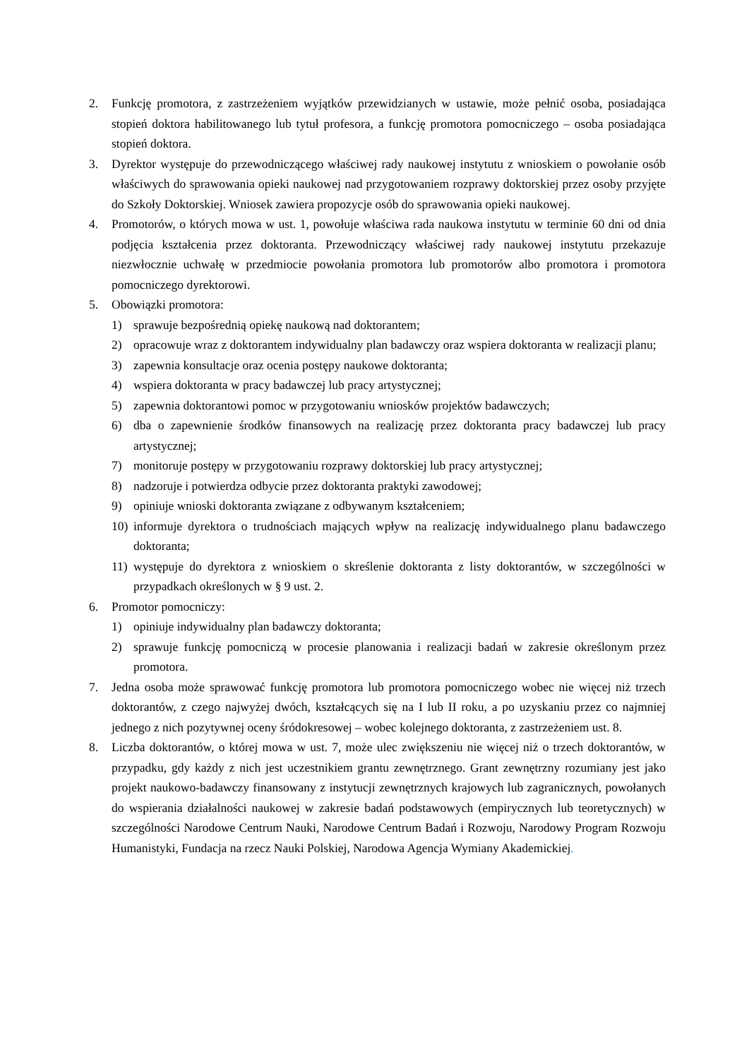2. Funkcję promotora, z zastrzeżeniem wyjątków przewidzianych w ustawie, może pełnić osoba, posiadająca stopień doktora habilitowanego lub tytuł profesora, a funkcję promotora pomocniczego – osoba posiadająca stopień doktora.
3. Dyrektor występuje do przewodniczącego właściwej rady naukowej instytutu z wnioskiem o powołanie osób właściwych do sprawowania opieki naukowej nad przygotowaniem rozprawy doktorskiej przez osoby przyjęte do Szkoły Doktorskiej. Wniosek zawiera propozycje osób do sprawowania opieki naukowej.
4. Promotorów, o których mowa w ust. 1, powołuje właściwa rada naukowa instytutu w terminie 60 dni od dnia podjęcia kształcenia przez doktoranta. Przewodniczący właściwej rady naukowej instytutu przekazuje niezwłocznie uchwałę w przedmiocie powołania promotora lub promotorów albo promotora i promotora pomocniczego dyrektorowi.
5. Obowiązki promotora:
1) sprawuje bezpośrednią opiekę naukową nad doktorantem;
2) opracowuje wraz z doktorantem indywidualny plan badawczy oraz wspiera doktoranta w realizacji planu;
3) zapewnia konsultacje oraz ocenia postępy naukowe doktoranta;
4) wspiera doktoranta w pracy badawczej lub pracy artystycznej;
5) zapewnia doktorantowi pomoc w przygotowaniu wniosków projektów badawczych;
6) dba o zapewnienie środków finansowych na realizację przez doktoranta pracy badawczej lub pracy artystycznej;
7) monitoruje postępy w przygotowaniu rozprawy doktorskiej lub pracy artystycznej;
8) nadzoruje i potwierdza odbycie przez doktoranta praktyki zawodowej;
9) opiniuje wnioski doktoranta związane z odbywanym kształceniem;
10)
informuje dyrektora o trudnościach mających wpływ na realizację indywidualnego planu badawczego doktoranta;
11)
występuje do dyrektora z wnioskiem o skreślenie doktoranta z listy doktorantów, w szczególności w przypadkach określonych w § 9 ust. 2.
6. Promotor pomocniczy:
1) opiniuje indywidualny plan badawczy doktoranta;
2) sprawuje funkcję pomocniczą w procesie planowania i realizacji badań w zakresie określonym przez promotora.
7. Jedna osoba może sprawować funkcję promotora lub promotora pomocniczego wobec nie więcej niż trzech doktorantów, z czego najwyżej dwóch, kształcących się na I lub II roku, a po uzyskaniu przez co najmniej jednego z nich pozytywnej oceny śródokresowej – wobec kolejnego doktoranta, z zastrzeżeniem ust. 8.
8. Liczba doktorantów, o której mowa w ust. 7, może ulec zwiększeniu nie więcej niż o trzech doktorantów, w przypadku, gdy każdy z nich jest uczestnikiem grantu zewnętrznego. Grant zewnętrzny rozumiany jest jako projekt naukowo-badawczy finansowany z instytucji zewnętrznych krajowych lub zagranicznych, powołanych do wspierania działalności naukowej w zakresie badań podstawowych (empirycznych lub teoretycznych) w szczególności Narodowe Centrum Nauki, Narodowe Centrum Badań i Rozwoju, Narodowy Program Rozwoju Humanistyki, Fundacja na rzecz Nauki Polskiej, Narodowa Agencja Wymiany Akademickiej.